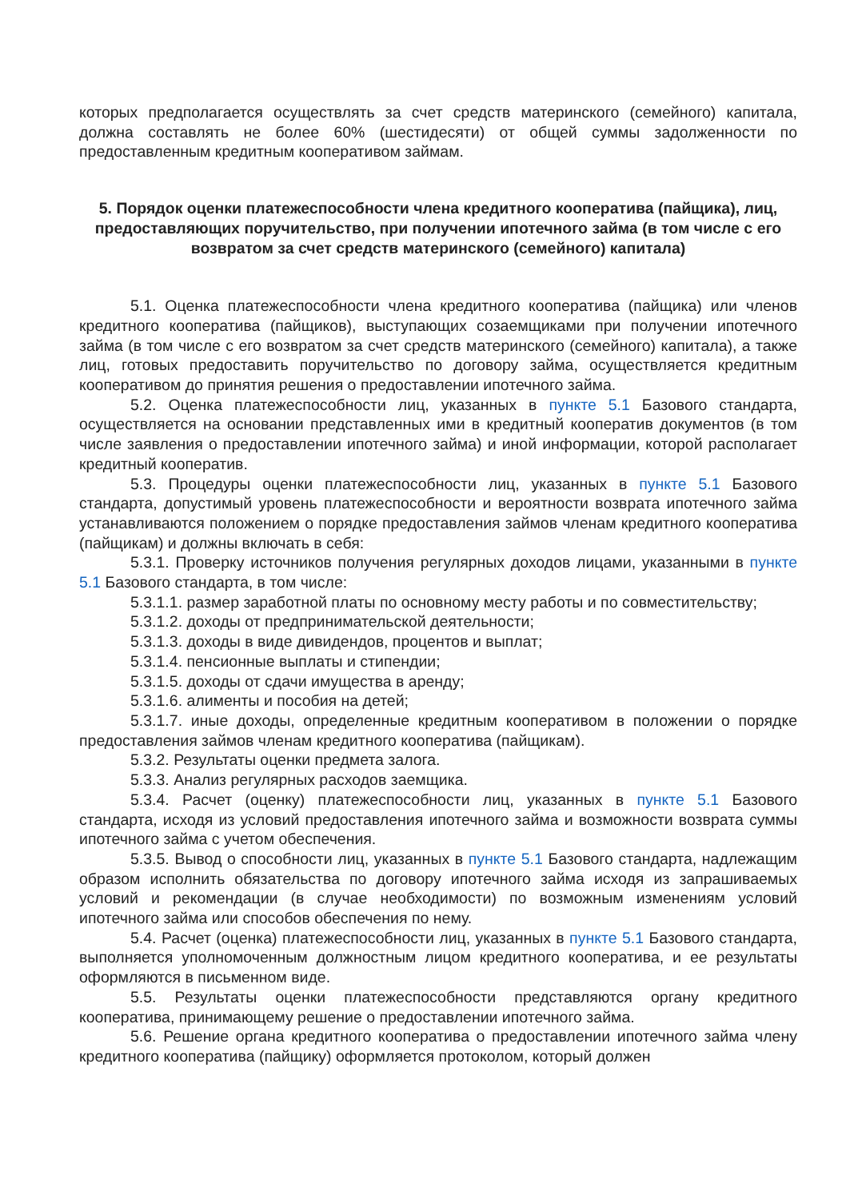которых предполагается осуществлять за счет средств материнского (семейного) капитала, должна составлять не более 60% (шестидесяти) от общей суммы задолженности по предоставленным кредитным кооперативом займам.
5. Порядок оценки платежеспособности члена кредитного кооператива (пайщика), лиц, предоставляющих поручительство, при получении ипотечного займа (в том числе с его возвратом за счет средств материнского (семейного) капитала)
5.1. Оценка платежеспособности члена кредитного кооператива (пайщика) или членов кредитного кооператива (пайщиков), выступающих созаемщиками при получении ипотечного займа (в том числе с его возвратом за счет средств материнского (семейного) капитала), а также лиц, готовых предоставить поручительство по договору займа, осуществляется кредитным кооперативом до принятия решения о предоставлении ипотечного займа.
5.2. Оценка платежеспособности лиц, указанных в пункте 5.1 Базового стандарта, осуществляется на основании представленных ими в кредитный кооператив документов (в том числе заявления о предоставлении ипотечного займа) и иной информации, которой располагает кредитный кооператив.
5.3. Процедуры оценки платежеспособности лиц, указанных в пункте 5.1 Базового стандарта, допустимый уровень платежеспособности и вероятности возврата ипотечного займа устанавливаются положением о порядке предоставления займов членам кредитного кооператива (пайщикам) и должны включать в себя:
5.3.1. Проверку источников получения регулярных доходов лицами, указанными в пункте 5.1 Базового стандарта, в том числе:
5.3.1.1. размер заработной платы по основному месту работы и по совместительству;
5.3.1.2. доходы от предпринимательской деятельности;
5.3.1.3. доходы в виде дивидендов, процентов и выплат;
5.3.1.4. пенсионные выплаты и стипендии;
5.3.1.5. доходы от сдачи имущества в аренду;
5.3.1.6. алименты и пособия на детей;
5.3.1.7. иные доходы, определенные кредитным кооперативом в положении о порядке предоставления займов членам кредитного кооператива (пайщикам).
5.3.2. Результаты оценки предмета залога.
5.3.3. Анализ регулярных расходов заемщика.
5.3.4. Расчет (оценку) платежеспособности лиц, указанных в пункте 5.1 Базового стандарта, исходя из условий предоставления ипотечного займа и возможности возврата суммы ипотечного займа с учетом обеспечения.
5.3.5. Вывод о способности лиц, указанных в пункте 5.1 Базового стандарта, надлежащим образом исполнить обязательства по договору ипотечного займа исходя из запрашиваемых условий и рекомендации (в случае необходимости) по возможным изменениям условий ипотечного займа или способов обеспечения по нему.
5.4. Расчет (оценка) платежеспособности лиц, указанных в пункте 5.1 Базового стандарта, выполняется уполномоченным должностным лицом кредитного кооператива, и ее результаты оформляются в письменном виде.
5.5. Результаты оценки платежеспособности представляются органу кредитного кооператива, принимающему решение о предоставлении ипотечного займа.
5.6. Решение органа кредитного кооператива о предоставлении ипотечного займа члену кредитного кооператива (пайщику) оформляется протоколом, который должен